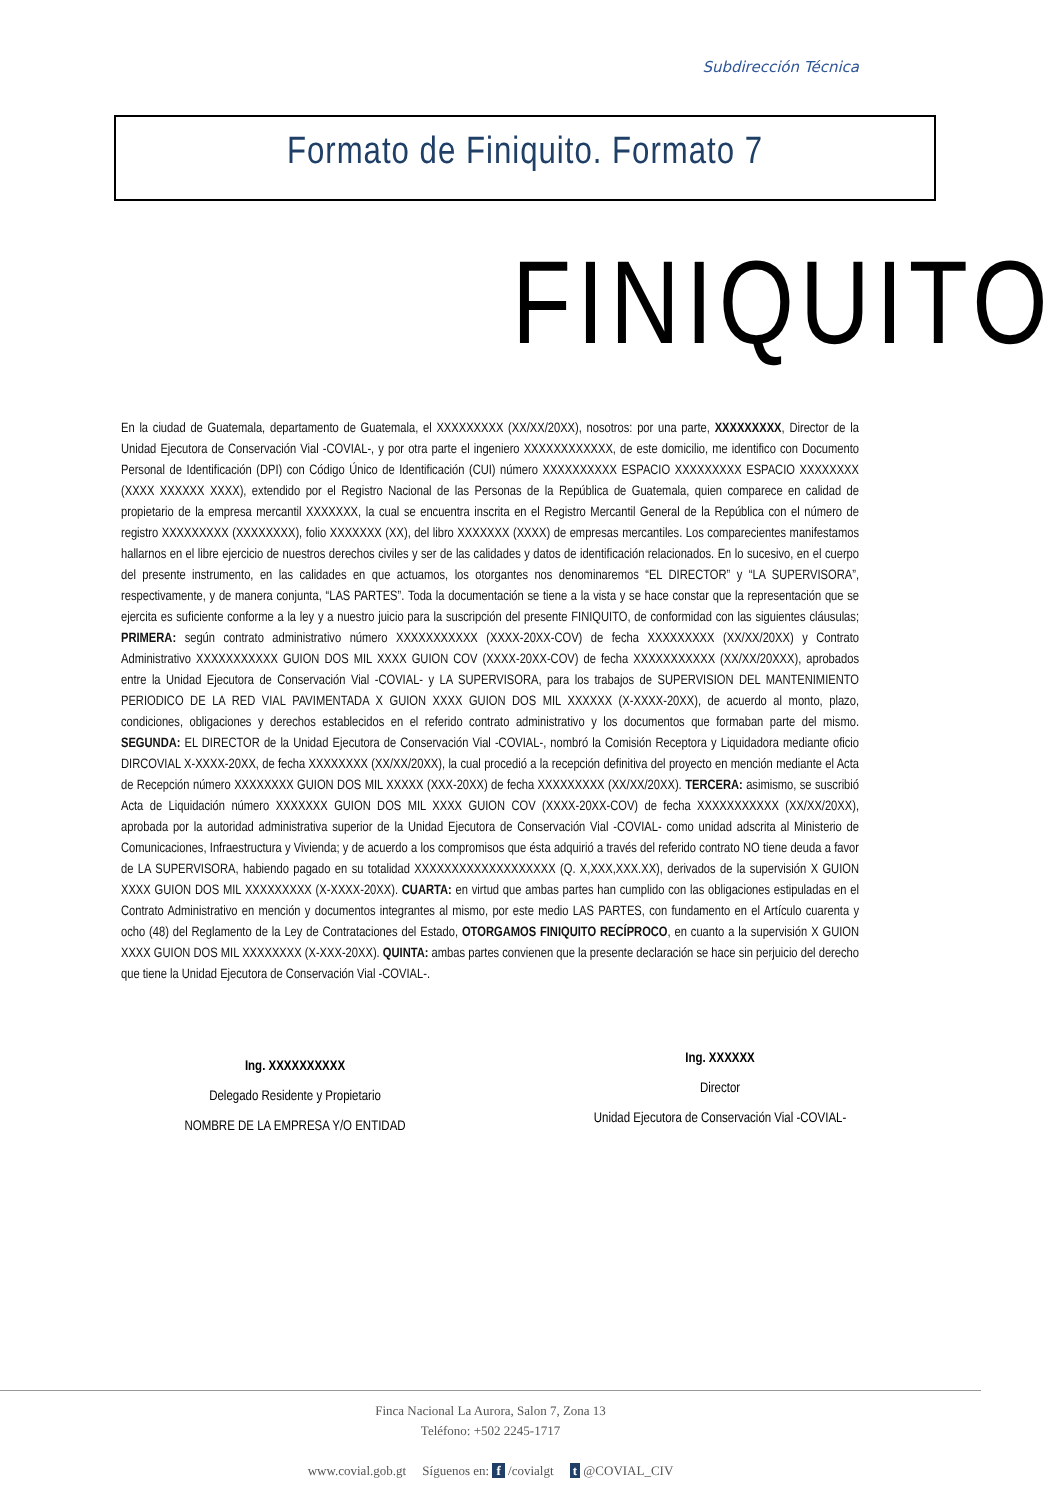Subdirección Técnica
Formato de Finiquito. Formato 7
FINIQUITO
En la ciudad de Guatemala, departamento de Guatemala, el XXXXXXXXX (XX/XX/20XX), nosotros: por una parte, XXXXXXXXX, Director de la Unidad Ejecutora de Conservación Vial -COVIAL-, y por otra parte el ingeniero XXXXXXXXXXXX, de este domicilio, me identifico con Documento Personal de Identificación (DPI) con Código Único de Identificación (CUI) número XXXXXXXXXX ESPACIO XXXXXXXXX ESPACIO XXXXXXXX (XXXX XXXXXX XXXX), extendido por el Registro Nacional de las Personas de la República de Guatemala, quien comparece en calidad de propietario de la empresa mercantil XXXXXXX, la cual se encuentra inscrita en el Registro Mercantil General de la República con el número de registro XXXXXXXXX (XXXXXXXX), folio XXXXXXX (XX), del libro XXXXXXX (XXXX) de empresas mercantiles. Los comparecientes manifestamos hallarnos en el libre ejercicio de nuestros derechos civiles y ser de las calidades y datos de identificación relacionados. En lo sucesivo, en el cuerpo del presente instrumento, en las calidades en que actuamos, los otorgantes nos denominaremos “EL DIRECTOR” y “LA SUPERVISORA”, respectivamente, y de manera conjunta, “LAS PARTES”. Toda la documentación se tiene a la vista y se hace constar que la representación que se ejercita es suficiente conforme a la ley y a nuestro juicio para la suscripción del presente FINIQUITO, de conformidad con las siguientes cláusulas; PRIMERA: según contrato administrativo número XXXXXXXXXXX (XXXX-20XX-COV) de fecha XXXXXXXXX (XX/XX/20XX) y Contrato Administrativo XXXXXXXXXXX GUION DOS MIL XXXX GUION COV (XXXX-20XX-COV) de fecha XXXXXXXXXXX (XX/XX/20XXX), aprobados entre la Unidad Ejecutora de Conservación Vial -COVIAL- y LA SUPERVISORA, para los trabajos de SUPERVISION DEL MANTENIMIENTO PERIODICO DE LA RED VIAL PAVIMENTADA X GUION XXXX GUION DOS MIL XXXXXX (X-XXXX-20XX), de acuerdo al monto, plazo, condiciones, obligaciones y derechos establecidos en el referido contrato administrativo y los documentos que formaban parte del mismo. SEGUNDA: EL DIRECTOR de la Unidad Ejecutora de Conservación Vial -COVIAL-, nombró la Comisión Receptora y Liquidadora mediante oficio DIRCOVIAL X-XXXX-20XX, de fecha XXXXXXXX (XX/XX/20XX), la cual procedió a la recepción definitiva del proyecto en mención mediante el Acta de Recepción número XXXXXXXX GUION DOS MIL XXXXX (XXX-20XX) de fecha XXXXXXXXX (XX/XX/20XX). TERCERA: asimismo, se suscribió Acta de Liquidación número XXXXXXX GUION DOS MIL XXXX GUION COV (XXXX-20XX-COV) de fecha XXXXXXXXXXX (XX/XX/20XX), aprobada por la autoridad administrativa superior de la Unidad Ejecutora de Conservación Vial -COVIAL- como unidad adscrita al Ministerio de Comunicaciones, Infraestructura y Vivienda; y de acuerdo a los compromisos que ésta adquirió a través del referido contrato NO tiene deuda a favor de LA SUPERVISORA, habiendo pagado en su totalidad XXXXXXXXXXXXXXXXXXX (Q. X,XXX,XXX.XX), derivados de la supervisión X GUION XXXX GUION DOS MIL XXXXXXXXX (X-XXXX-20XX). CUARTA: en virtud que ambas partes han cumplido con las obligaciones estipuladas en el Contrato Administrativo en mención y documentos integrantes al mismo, por este medio LAS PARTES, con fundamento en el Artículo cuarenta y ocho (48) del Reglamento de la Ley de Contrataciones del Estado, OTORGAMOS FINIQUITO RECÍPROCO, en cuanto a la supervisión X GUION XXXX GUION DOS MIL XXXXXXXX (X-XXX-20XX). QUINTA: ambas partes convienen que la presente declaración se hace sin perjuicio del derecho que tiene la Unidad Ejecutora de Conservación Vial -COVIAL-.
Ing. XXXXXXXXXX
Delegado Residente y Propietario
NOMBRE DE LA EMPRESA Y/O ENTIDAD
Ing. XXXXXX
Director
Unidad Ejecutora de Conservación Vial -COVIAL-
Finca Nacional La Aurora, Salon 7, Zona 13
Teléfono: +502 2245-1717
www.covial.gob.gt Síguenos en: f /covialgt t @COVIAL_CIV